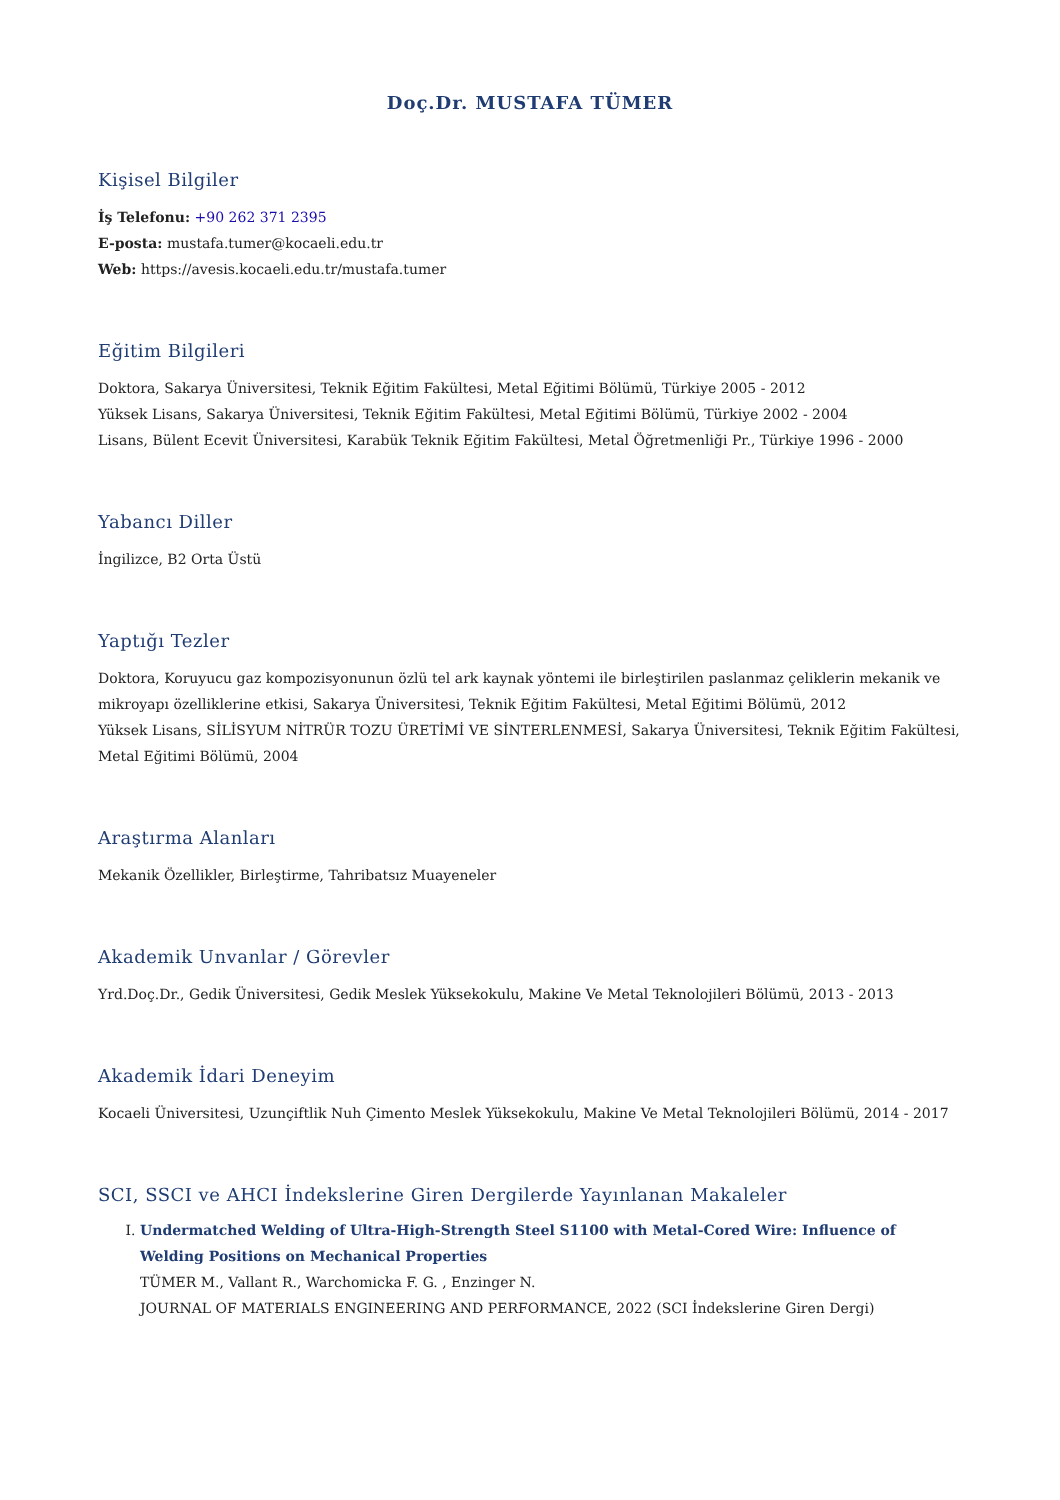Doç.Dr. MUSTAFA TÜMER
Kişisel Bilgiler
İş Telefonu: +90 262 371 2395
E-posta: mustafa.tumer@kocaeli.edu.tr
Web: https://avesis.kocaeli.edu.tr/mustafa.tumer
Eğitim Bilgileri
Doktora, Sakarya Üniversitesi, Teknik Eğitim Fakültesi, Metal Eğitimi Bölümü, Türkiye 2005 - 2012
Yüksek Lisans, Sakarya Üniversitesi, Teknik Eğitim Fakültesi, Metal Eğitimi Bölümü, Türkiye 2002 - 2004
Lisans, Bülent Ecevit Üniversitesi, Karabük Teknik Eğitim Fakültesi, Metal Öğretmenliği Pr., Türkiye 1996 - 2000
Yabancı Diller
İngilizce, B2 Orta Üstü
Yaptığı Tezler
Doktora, Koruyucu gaz kompozisyonunun özlü tel ark kaynak yöntemi ile birleştirilen paslanmaz çeliklerin mekanik ve mikroyapı özelliklerine etkisi, Sakarya Üniversitesi, Teknik Eğitim Fakültesi, Metal Eğitimi Bölümü, 2012
Yüksek Lisans, SİLİSYUM NİTRÜR TOZU ÜRETİMİ VE SİNTERLENMESİ, Sakarya Üniversitesi, Teknik Eğitim Fakültesi, Metal Eğitimi Bölümü, 2004
Araştırma Alanları
Mekanik Özellikler, Birleştirme, Tahribatsız Muayeneler
Akademik Unvanlar / Görevler
Yrd.Doç.Dr., Gedik Üniversitesi, Gedik Meslek Yüksekokulu, Makine Ve Metal Teknolojileri Bölümü, 2013 - 2013
Akademik İdari Deneyim
Kocaeli Üniversitesi, Uzunçiftlik Nuh Çimento Meslek Yüksekokulu, Makine Ve Metal Teknolojileri Bölümü, 2014 - 2017
SCI, SSCI ve AHCI İndekslerine Giren Dergilerde Yayınlanan Makaleler
I. Undermatched Welding of Ultra-High-Strength Steel S1100 with Metal-Cored Wire: Influence of Welding Positions on Mechanical Properties
TÜMER M., Vallant R., Warchomicka F. G. , Enzinger N.
JOURNAL OF MATERIALS ENGINEERING AND PERFORMANCE, 2022 (SCI İndekslerine Giren Dergi)